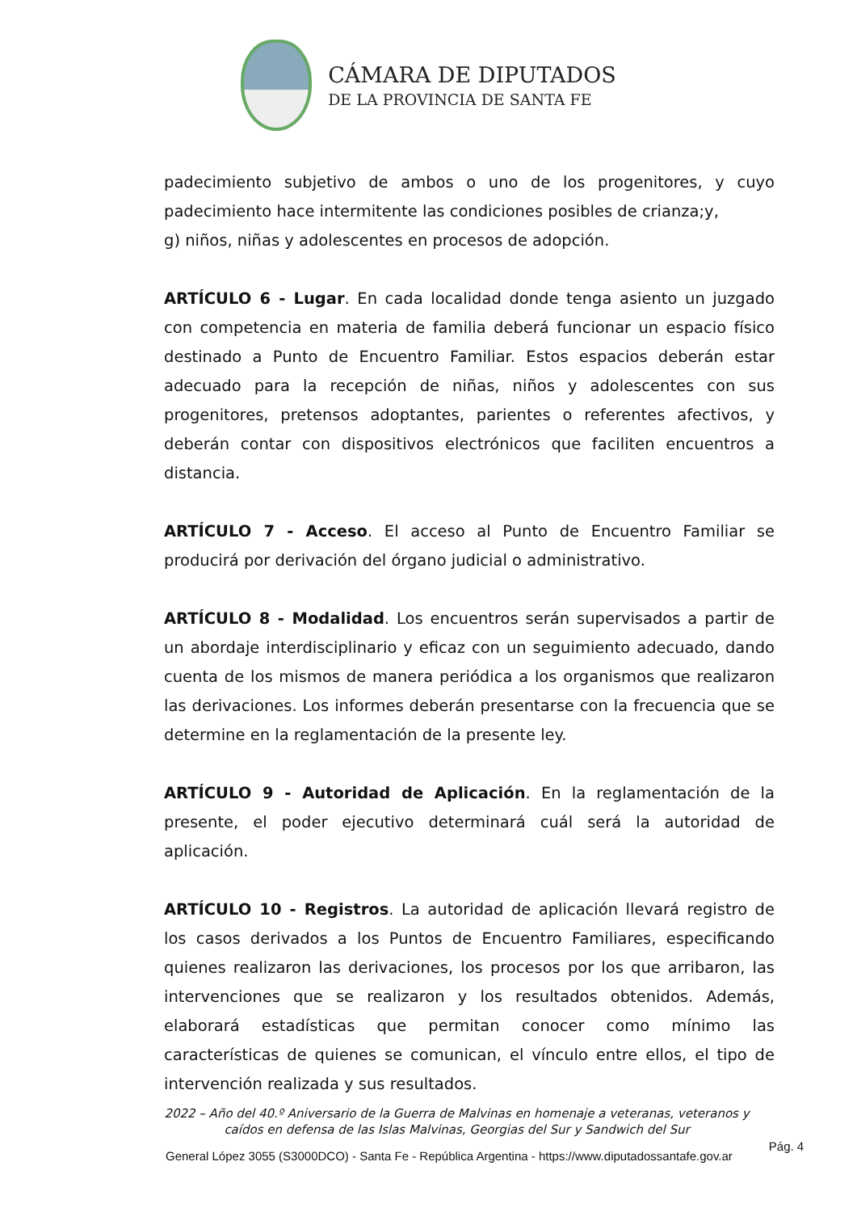CÁMARA DE DIPUTADOS
DE LA PROVINCIA DE SANTA FE
padecimiento subjetivo de ambos o uno de los progenitores, y cuyo padecimiento hace intermitente las condiciones posibles de crianza;y,
g) niños, niñas y adolescentes en procesos de adopción.
ARTÍCULO 6 - Lugar. En cada localidad donde tenga asiento un juzgado con competencia en materia de familia deberá funcionar un espacio físico destinado a Punto de Encuentro Familiar. Estos espacios deberán estar adecuado para la recepción de niñas, niños y adolescentes con sus progenitores, pretensos adoptantes, parientes o referentes afectivos, y deberán contar con dispositivos electrónicos que faciliten encuentros a distancia.
ARTÍCULO 7 - Acceso. El acceso al Punto de Encuentro Familiar se producirá por derivación del órgano judicial o administrativo.
ARTÍCULO 8 - Modalidad. Los encuentros serán supervisados a partir de un abordaje interdisciplinario y eficaz con un seguimiento adecuado, dando cuenta de los mismos de manera periódica a los organismos que realizaron las derivaciones. Los informes deberán presentarse con la frecuencia que se determine en la reglamentación de la presente ley.
ARTÍCULO 9 - Autoridad de Aplicación. En la reglamentación de la presente, el poder ejecutivo determinará cuál será la autoridad de aplicación.
ARTÍCULO 10 - Registros. La autoridad de aplicación llevará registro de los casos derivados a los Puntos de Encuentro Familiares, especificando quienes realizaron las derivaciones, los procesos por los que arribaron, las intervenciones que se realizaron y los resultados obtenidos. Además, elaborará estadísticas que permitan conocer como mínimo las características de quienes se comunican, el vínculo entre ellos, el tipo de intervención realizada y sus resultados.
2022 – Año del 40.º Aniversario de la Guerra de Malvinas en homenaje a veteranas, veteranos y caídos en defensa de las Islas Malvinas, Georgias del Sur y Sandwich del Sur
General López 3055 (S3000DCO) - Santa Fe - República Argentina - https://www.diputadossantafe.gov.ar Pág. 4